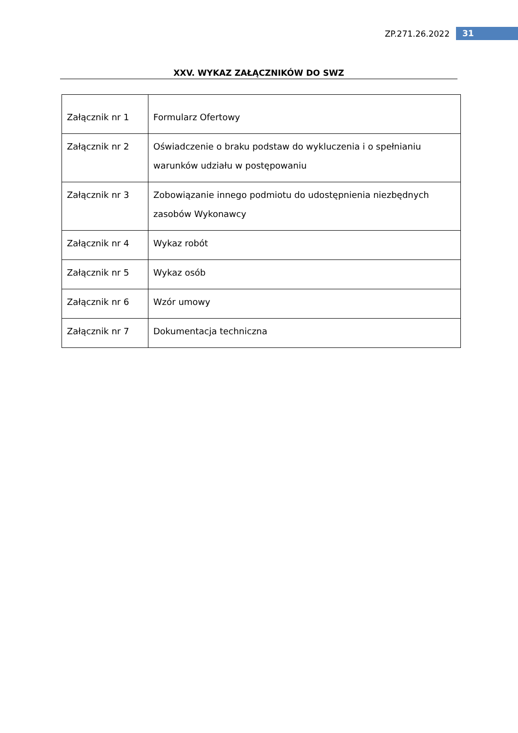ZP.271.26.2022 31
XXV. WYKAZ ZAŁĄCZNIKÓW DO SWZ
| Załącznik nr 1 | Formularz Ofertowy |
| Załącznik nr 2 | Oświadczenie o braku podstaw do wykluczenia i o spełnianiu warunków udziału w postępowaniu |
| Załącznik nr 3 | Zobowiązanie innego podmiotu do udostępnienia niezbędnych zasobów Wykonawcy |
| Załącznik nr 4 | Wykaz robót |
| Załącznik nr 5 | Wykaz osób |
| Załącznik nr 6 | Wzór umowy |
| Załącznik nr 7 | Dokumentacja techniczna |